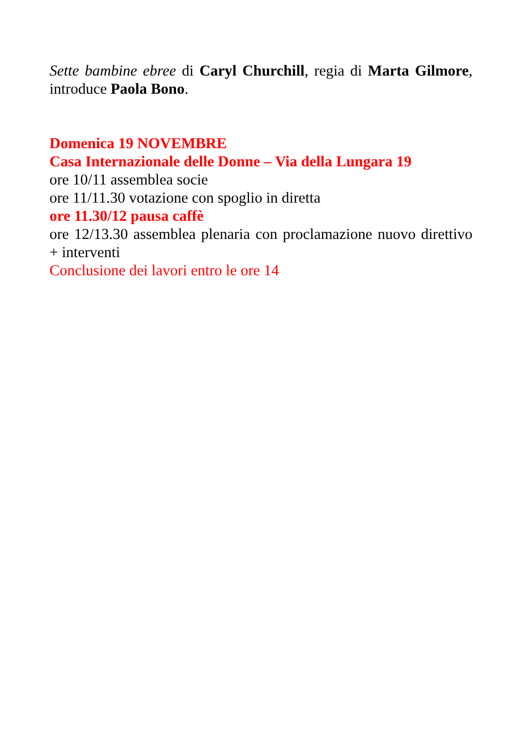Sette bambine ebree di Caryl Churchill, regia di Marta Gilmore, introduce Paola Bono.
Domenica 19 NOVEMBRE
Casa Internazionale delle Donne – Via della Lungara 19
ore 10/11 assemblea socie
ore 11/11.30 votazione con spoglio in diretta
ore 11.30/12 pausa caffè
ore 12/13.30 assemblea plenaria con proclamazione nuovo direttivo + interventi
Conclusione dei lavori entro le ore 14